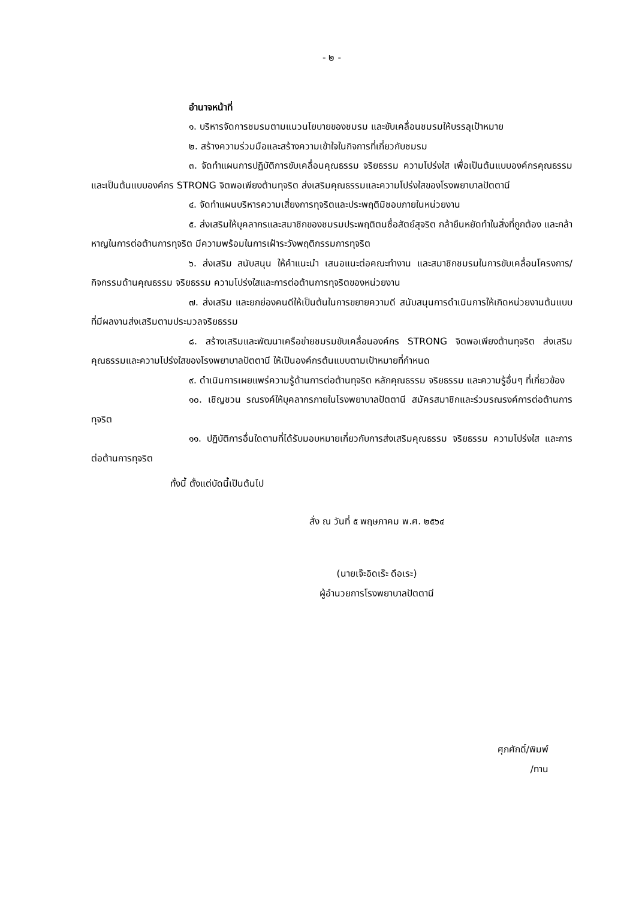- ๒ -
อำนาจหน้าที่
๑. บริหารจัดการชมรมตามแนวนโยบายของชมรม และขับเคลื่อนชมรมให้บรรลุเป้าหมาย
๒. สร้างความร่วมมือและสร้างความเข้าใจในกิจการที่เกี่ยวกับชมรม
๓. จัดทำแผนการปฏิบัติการขับเคลื่อนคุณธรรม จริยธรรม ความโปร่งใส เพื่อเป็นต้นแบบองค์กรคุณธรรมและเป็นต้นแบบองค์กร STRONG จิตพอเพียงต้านทุจริต ส่งเสริมคุณธรรมและความโปร่งใสของโรงพยาบาลปัตตานี
๔. จัดทำแผนบริหารความเสี่ยงการทุจริตและประพฤติมิชอบภายในหน่วยงาน
๕. ส่งเสริมให้บุคลากรและสมาชิกของชมรมประพฤติตนซื่อสัตย์สุจริต กล้ายืนหยัดทำในสิ่งที่ถูกต้อง และกล้าหาญในการต่อต้านการทุจริต มีความพร้อมในการเฝ้าระวังพฤติกรรมการทุจริต
๖. ส่งเสริม สนับสนุน ให้คำแนะนำ เสนอแนะต่อคณะทำงาน และสมาชิกชมรมในการขับเคลื่อนโครงการ/กิจกรรมด้านคุณธรรม จริยธรรม ความโปร่งใสและการต่อต้านการทุจริตของหน่วยงาน
๗. ส่งเสริม และยกย่องคนดีให้เป็นต้นในการขยายความดี สนับสนุนการดำเนินการให้เกิดหน่วยงานต้นแบบที่มีผลงานส่งเสริมตามประมวลจริยธรรม
๘. สร้างเสริมและพัฒนาเครือข่ายชมรมขับเคลื่อนองค์กร STRONG จิตพอเพียงต้านทุจริต ส่งเสริมคุณธรรมและความโปร่งใสของโรงพยาบาลปัตตานี ให้เป็นองค์กรต้นแบบตามเป้าหมายที่กำหนด
๙. ดำเนินการเผยแพร่ความรู้ด้านการต่อต้านทุจริต หลักคุณธรรม จริยธรรม และความรู้อื่นๆ ที่เกี่ยวข้อง
๑๐. เชิญชวน รณรงค์ให้บุคลากรภายในโรงพยาบาลปัตตานี สมัครสมาชิกและร่วมรณรงค์การต่อต้านการทุจริต
๑๑. ปฏิบัติการอื่นใดตามที่ได้รับมอบหมายเกี่ยวกับการส่งเสริมคุณธรรม จริยธรรม ความโปร่งใส และการต่อต้านการทุจริต
ทั้งนี้ ตั้งแต่บัดนี้เป็นต้นไป
สั่ง ณ วันที่ ๕ พฤษภาคม พ.ศ. ๒๕๖๔
(นายเจ๊ะอิดเร๊ะ ดือเระ)
ผู้อำนวยการโรงพยาบาลปัตตานี
ศุภศักดิ์/พิมพ์
/ทาน